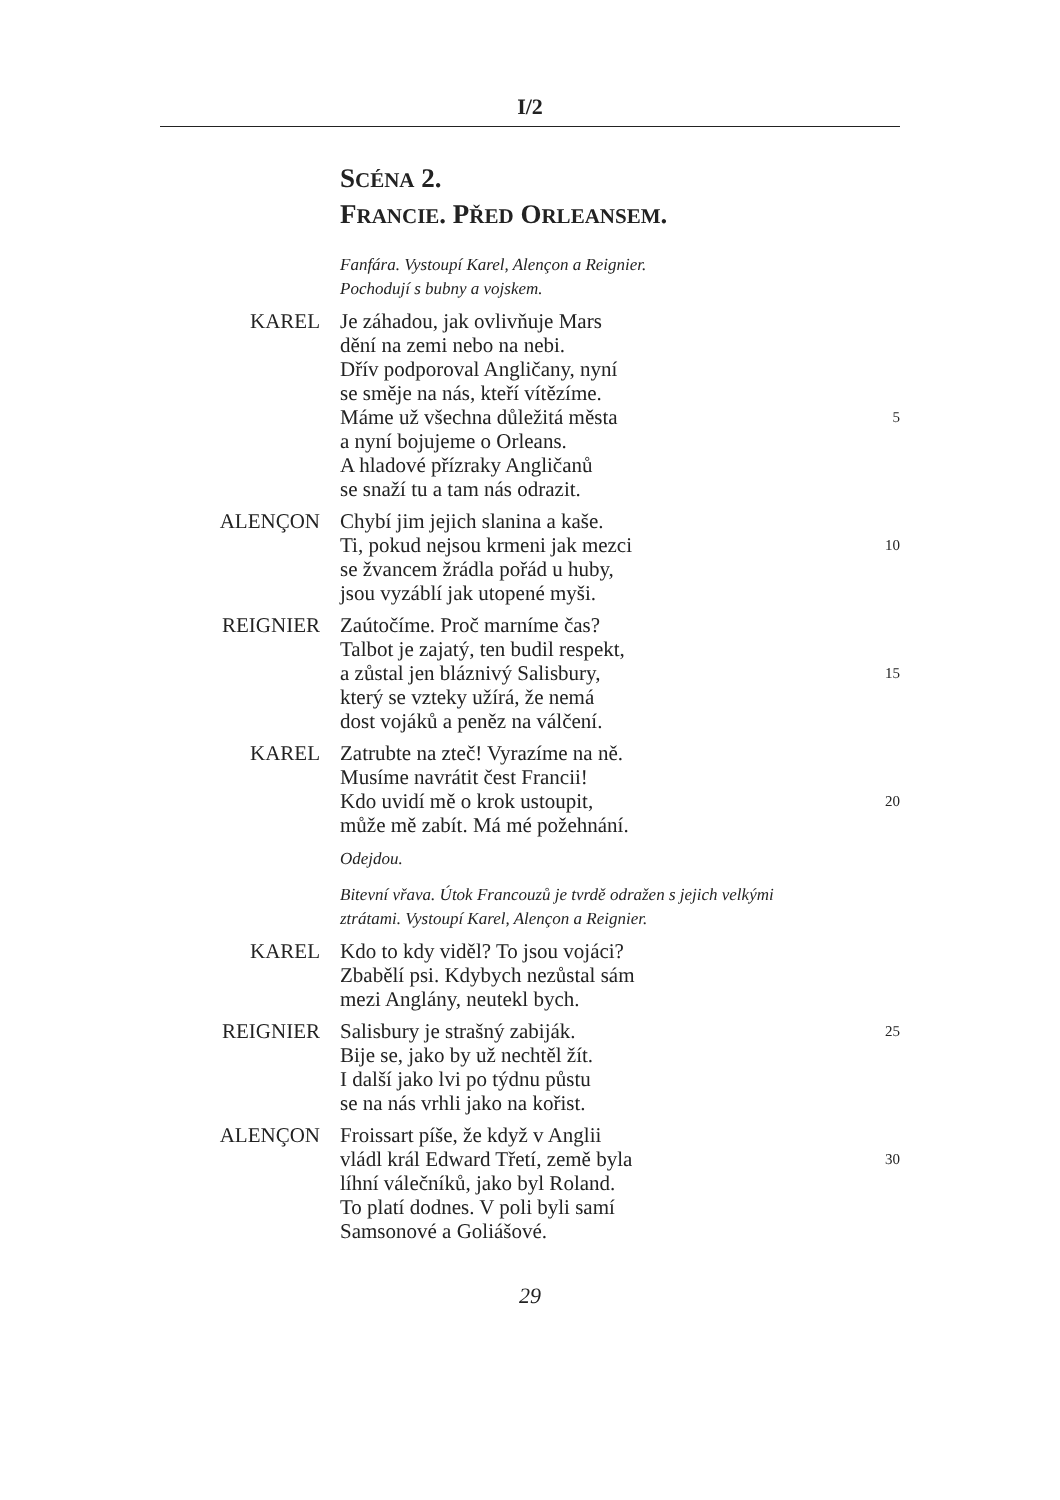I/2
SCÉNA 2.
FRANCIE. PŘED ORLEANSEM.
Fanfára. Vystoupí Karel, Alençon a Reignier.
Pochodují s bubny a vojskem.
KAREL Je záhadou, jak ovlivňuje Mars
dění na zemi nebo na nebi.
Dřív podporoval Angličany, nyní
se směje na nás, kteří vítězíme.
Máme už všechna důležitá města
5
a nyní bojujeme o Orleans.
A hladové přízraky Angličanů
se snaží tu a tam nás odrazit.
ALENÇON Chybí jim jejich slanina a kaše.
Ti, pokud nejsou krmeni jak mezci
10
se žvancem žrádla pořád u huby,
jsou vyzáblí jak utopené myši.
REIGNIER Zaútočíme. Proč marníme čas?
Talbot je zajatý, ten budil respekt,
a zůstal jen bláznivý Salisbury,
15
který se vzteky užírá, že nemá
dost vojáků a peněz na válčení.
KAREL Zatrubte na zteč! Vyrazíme na ně.
Musíme navrátit čest Francii!
Kdo uvidí mě o krok ustoupit,
20
může mě zabít. Má mé požehnání.
Odejdou.
Bitevní vřava. Útok Francouzů je tvrdě odražen s jejich velkými
ztrátami. Vystoupí Karel, Alençon a Reignier.
KAREL Kdo to kdy viděl? To jsou vojáci?
Zbabělí psi. Kdybych nezůstal sám
mezi Anglány, neutekl bych.
REIGNIER Salisbury je strašný zabiják.
25
Bije se, jako by už nechtěl žít.
I další jako lvi po týdnu půstu
se na nás vrhli jako na kořist.
ALENÇON Froissart píše, že když v Anglii
vládl král Edward Třetí, země byla
30
líhní válečníků, jako byl Roland.
To platí dodnes. V poli byli samí
Samsonové a Goliášové.
29